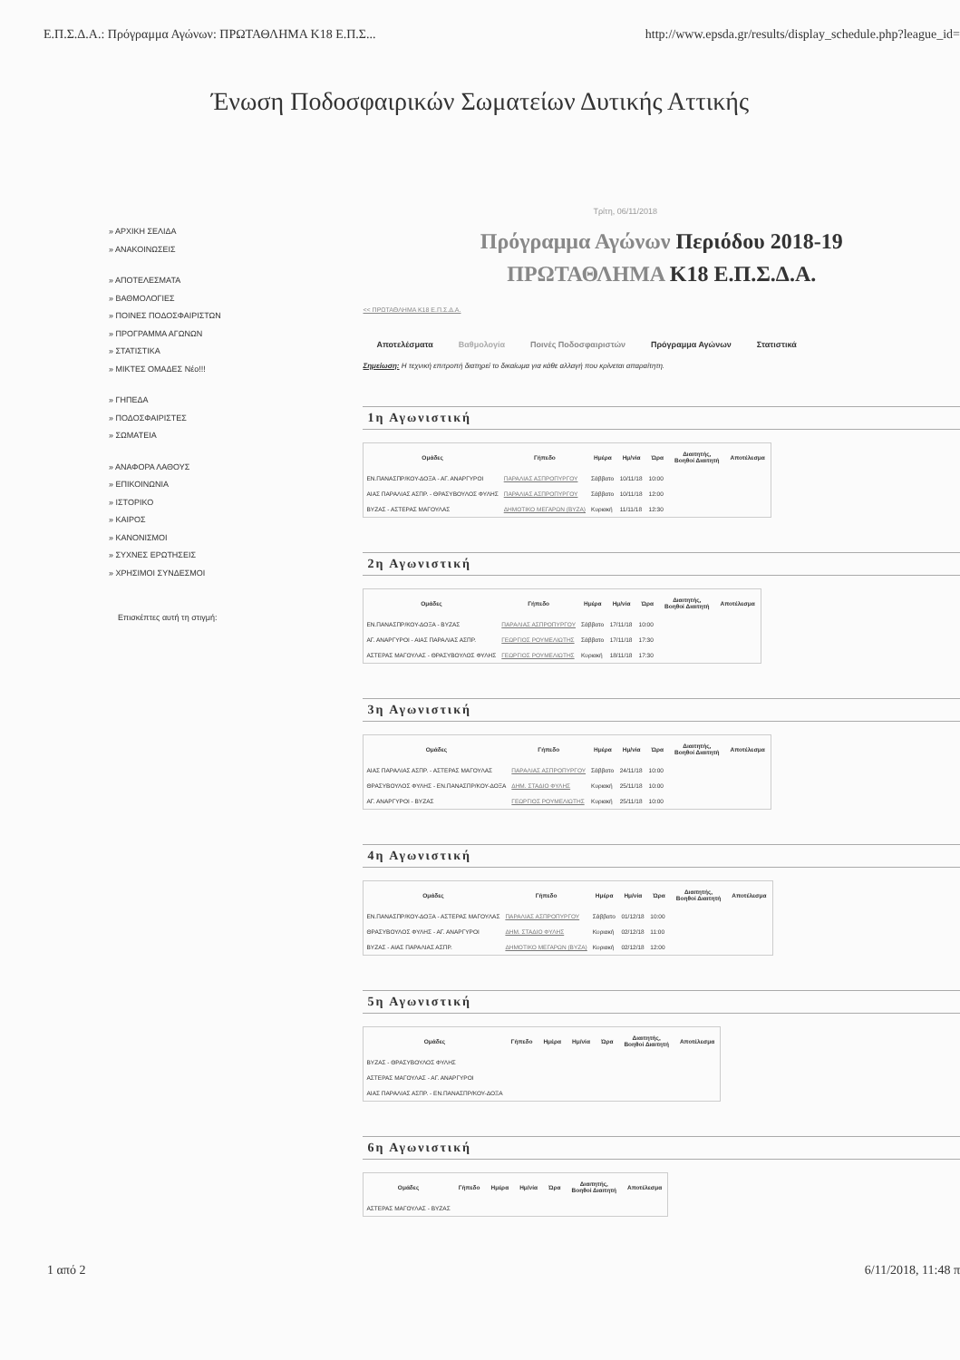Ε.Π.Σ.Δ.Α.: Πρόγραμμα Αγώνων: ΠΡΩΤΑΘΛΗΜΑ Κ18 Ε.Π.Σ... http://www.epsda.gr/results/display_schedule.php?league_id=
Ένωση Ποδοσφαιρικών Σωματείων Δυτικής Αττικής
» ΑΡΧΙΚΗ ΣΕΛΙΔΑ
» ΑΝΑΚΟΙΝΩΣΕΙΣ
» ΑΠΟΤΕΛΕΣΜΑΤΑ
» ΒΑΘΜΟΛΟΓΙΕΣ
» ΠΟΙΝΕΣ ΠΟΔΟΣΦΑΙΡΙΣΤΩΝ
» ΠΡΟΓΡΑΜΜΑ ΑΓΩΝΩΝ
» ΣΤΑΤΙΣΤΙΚΑ
» ΜΙΚΤΕΣ ΟΜΑΔΕΣ Νέο!!!
» ΓΗΠΕΔΑ
» ΠΟΔΟΣΦΑΙΡΙΣΤΕΣ
» ΣΩΜΑΤΕΙΑ
» ΑΝΑΦΟΡΑ ΛΑΘΟΥΣ
» ΕΠΙΚΟΙΝΩΝΙΑ
» ΙΣΤΟΡΙΚΟ
» ΚΑΙΡΟΣ
» ΚΑΝΟΝΙΣΜΟΙ
» ΣΥΧΝΕΣ ΕΡΩΤΗΣΕΙΣ
» ΧΡΗΣΙΜΟΙ ΣΥΝΔΕΣΜΟΙ
Επισκέπτες αυτή τη στιγμή:
Τρίτη, 06/11/2018
Πρόγραμμα Αγώνων Περιόδου 2018-19
ΠΡΩΤΑΘΛΗΜΑ Κ18 Ε.Π.Σ.Δ.Α.
<< ΠΡΩΤΑΘΛΗΜΑ Κ18 Ε.Π.Σ.Δ.Α.
Αποτελέσματα Βαθμολογία Ποινές Ποδοσφαιριστών Πρόγραμμα Αγώνων Στατιστικά
Σημείωση: Η τεχνική επιτροπή διατηρεί το δικαίωμα για κάθε αλλαγή που κρίνεται απαραίτητη.
1η Αγωνιστική
| Ομάδες | Γήπεδο | Ημέρα | Ημ/νία | Ώρα | Διαιτητής, Βοηθοί Διαιτητή | Αποτέλεσμα |
| --- | --- | --- | --- | --- | --- | --- |
| ΕΝ.ΠΑΝΑΣΠΡ/ΚΟΥ-ΔΟΞΑ - ΑΓ. ΑΝΑΡΓΥΡΟΙ | ΠΑΡΑΛΙΑΣ ΑΣΠΡΟΠΥΡΓΟΥ | Σάββατο | 10/11/18 | 10:00 | | |
| ΑΙΑΣ ΠΑΡΑΛΙΑΣ ΑΣΠΡ. - ΘΡΑΣΥΒΟΥΛΟΣ ΦΥΛΗΣ | ΠΑΡΑΛΙΑΣ ΑΣΠΡΟΠΥΡΓΟΥ | Σάββατο | 10/11/18 | 12:00 | | |
| ΒΥΖΑΣ - ΑΣΤΕΡΑΣ ΜΑΓΟΥΛΑΣ | ΔΗΜΟΤΙΚΟ ΜΕΓΑΡΩΝ (ΒΥΖΑ) | Κυριακή | 11/11/18 | 12:30 | | |
2η Αγωνιστική
| Ομάδες | Γήπεδο | Ημέρα | Ημ/νία | Ώρα | Διαιτητής, Βοηθοί Διαιτητή | Αποτέλεσμα |
| --- | --- | --- | --- | --- | --- | --- |
| ΕΝ.ΠΑΝΑΣΠΡ/ΚΟΥ-ΔΟΞΑ - ΒΥΖΑΣ | ΠΑΡΑΛΙΑΣ ΑΣΠΡΟΠΥΡΓΟΥ | Σάββατο | 17/11/18 | 10:00 | | |
| ΑΓ. ΑΝΑΡΓΥΡΟΙ - ΑΙΑΣ ΠΑΡΑΛΙΑΣ ΑΣΠΡ. | ΓΕΩΡΓΙΟΣ ΡΟΥΜΕΛΙΩΤΗΣ | Σάββατο | 17/11/18 | 17:30 | | |
| ΑΣΤΕΡΑΣ ΜΑΓΟΥΛΑΣ - ΘΡΑΣΥΒΟΥΛΟΣ ΦΥΛΗΣ | ΓΕΩΡΓΙΟΣ ΡΟΥΜΕΛΙΩΤΗΣ | Κυριακή | 18/11/18 | 17:30 | | |
3η Αγωνιστική
| Ομάδες | Γήπεδο | Ημέρα | Ημ/νία | Ώρα | Διαιτητής, Βοηθοί Διαιτητή | Αποτέλεσμα |
| --- | --- | --- | --- | --- | --- | --- |
| ΑΙΑΣ ΠΑΡΑΛΙΑΣ ΑΣΠΡ. - ΑΣΤΕΡΑΣ ΜΑΓΟΥΛΑΣ | ΠΑΡΑΛΙΑΣ ΑΣΠΡΟΠΥΡΓΟΥ | Σάββατο | 24/11/18 | 10:00 | | |
| ΘΡΑΣΥΒΟΥΛΟΣ ΦΥΛΗΣ - ΕΝ.ΠΑΝΑΣΠΡ/ΚΟΥ-ΔΟΞΑ | ΔΗΜ. ΣΤΑΔΙΟ ΦΥΛΗΣ | Κυριακή | 25/11/18 | 10:00 | | |
| ΑΓ. ΑΝΑΡΓΥΡΟΙ - ΒΥΖΑΣ | ΓΕΩΡΓΙΟΣ ΡΟΥΜΕΛΙΩΤΗΣ | Κυριακή | 25/11/18 | 10:00 | | |
4η Αγωνιστική
| Ομάδες | Γήπεδο | Ημέρα | Ημ/νία | Ώρα | Διαιτητής, Βοηθοί Διαιτητή | Αποτέλεσμα |
| --- | --- | --- | --- | --- | --- | --- |
| ΕΝ.ΠΑΝΑΣΠΡ/ΚΟΥ-ΔΟΞΑ - ΑΣΤΕΡΑΣ ΜΑΓΟΥΛΑΣ | ΠΑΡΑΛΙΑΣ ΑΣΠΡΟΠΥΡΓΟΥ | Σάββατο | 01/12/18 | 10:00 | | |
| ΘΡΑΣΥΒΟΥΛΟΣ ΦΥΛΗΣ - ΑΓ. ΑΝΑΡΓΥΡΟΙ | ΔΗΜ. ΣΤΑΔΙΟ ΦΥΛΗΣ | Κυριακή | 02/12/18 | 11:00 | | |
| ΒΥΖΑΣ - ΑΙΑΣ ΠΑΡΑΛΙΑΣ ΑΣΠΡ. | ΔΗΜΟΤΙΚΟ ΜΕΓΑΡΩΝ (ΒΥΖΑ) | Κυριακή | 02/12/18 | 12:00 | | |
5η Αγωνιστική
| Ομάδες | Γήπεδο | Ημέρα | Ημ/νία | Ώρα | Διαιτητής, Βοηθοί Διαιτητή | Αποτέλεσμα |
| --- | --- | --- | --- | --- | --- | --- |
| ΒΥΖΑΣ - ΘΡΑΣΥΒΟΥΛΟΣ ΦΥΛΗΣ | | | | | | |
| ΑΣΤΕΡΑΣ ΜΑΓΟΥΛΑΣ - ΑΓ. ΑΝΑΡΓΥΡΟΙ | | | | | | |
| ΑΙΑΣ ΠΑΡΑΛΙΑΣ ΑΣΠΡ. - ΕΝ.ΠΑΝΑΣΠΡ/ΚΟΥ-ΔΟΞΑ | | | | | | |
6η Αγωνιστική
| Ομάδες | Γήπεδο | Ημέρα | Ημ/νία | Ώρα | Διαιτητής, Βοηθοί Διαιτητή | Αποτέλεσμα |
| --- | --- | --- | --- | --- | --- | --- |
| ΑΣΤΕΡΑΣ ΜΑΓΟΥΛΑΣ - ΒΥΖΑΣ | | | | | | |
1 από 2 6/11/2018, 11:48 π